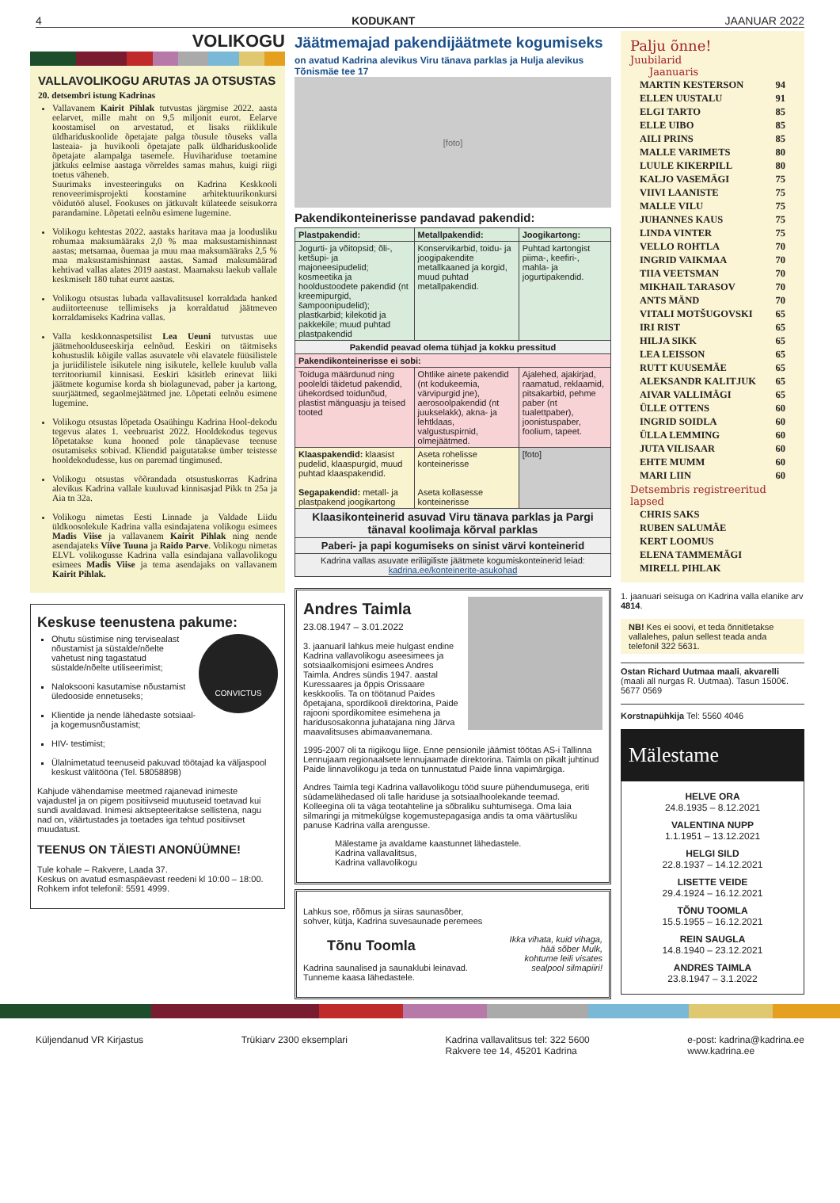4 KODUKANT JAANUAR 2022
VOLIKOGU
VALLAVOLIKOGU ARUTAS JA OTSUSTAS
20. detsembri istung Kadrinas
Vallavanem Kairit Pihlak tutvustas järgmise 2022. aasta eelarvet, mille maht on 9,5 miljonit eurot. Eelarve koostamisel on arvestatud, et lisaks riiklikule üldhariduskoolide õpetajate palga tõusule tõuseks valla lasteaia- ja huvikooli õpetajate palk üldhariduskoolide õpetajate alampalga tasemele. Huvihariduse toetamine jätkuks eelmise aastaga võrreldes samas mahus, kuigi riigi toetus väheneb.
Suurimaks investeeringuks on Kadrina Keskkooli renoveerimisprojekti koostamine arhitektuurikonkursi võidutöö alusel. Fookuses on jätkuvalt külateede seisukorra parandamine. Lõpetati eelnõu esimene lugemine.
Volikogu kehtestas 2022. aastaks haritava maa ja loodusliku rohumaa maksumääraks 2,0 % maa maksustamishinnast aastas; metsamaa, õuemaa ja muu maa maksumääraks 2,5 % maa maksustamishinnast aastas. Samad maksumäärad kehtivad vallas alates 2019 aastast. Maamaksu laekub vallale keskmiselt 180 tuhat eurot aastas.
Volikogu otsustas lubada vallavalitsusel korraldada hanked audiitorteenuse tellimiseks ja korraldatud jäätmeveo korraldamiseks Kadrina vallas.
Valla keskkonnaspetsilist Lea Ueuni tutvustas uue jäätmehoolduseeskirja eelnõud. Eeskiri on täitmiseks kohustuslik kõigile vallas asuvatele või elavatele füüsilistele ja juriidilistele isikutele ning isikutele, kellele kuulub valla territooriumil kinnisasi. Eeskiri käsitleb erinevat liiki jäätmete kogumise korda sh biolagunevad, paber ja kartong, suurjäätmed, segaolmejäätmed jne. Lõpetati eelnõu esimene lugemine.
Volikogu otsustas lõpetada Osaühingu Kadrina Hool-dekodu tegevus alates 1. veebruarist 2022. Hooldekodus tegevus lõpetatakse kuna hooned pole tänapäevase teenuse osutamiseks sobivad. Kliendid paigutatakse ümber teistesse hooldekodudesse, kus on paremad tingimused.
Volikogu otsustas võõrandada otsustuskorras Kadrina alevikus Kadrina vallale kuuluvad kinnisasjad Pikk tn 25a ja Aia tn 32a.
Volikogu nimetas Eesti Linnade ja Valdade Liidu üldkoosolekule Kadrina valla esindajatena volikogu esimees Madis Viise ja vallavanem Kairit Pihlak ning nende asendajateks Viive Tuuna ja Raido Parve. Volikogu nimetas ELVL volikogusse Kadrina valla esindajana vallavolikogu esimees Madis Viise ja tema asendajaks on vallavanem Kairit Pihlak.
Keskuse teenustena pakume:
CONVICTUS
Ohutu süstimise ning tervisealast nõustamist ja süstalde/nõelte vahetust ning tagastatud süstalde/nõelte utiliseerimist;
Naloksooni kasutamise nõustamist üledooside ennetuseks;
Klientide ja nende lähedaste sotsiaal- ja kogemusnõustamist;
HIV- testimist;
Ülalnimetatud teenuseid pakuvad töötajad ka väljaspool keskust välitööna (Tel. 58058898)
Kahjude vähendamise meetmed rajanevad inimeste vajadustel ja on pigem positiivseid muutuseid toetavad kui sundi avaldavad. Inimesi aktsepteeritakse sellistena, nagu nad on, väärtustades ja toetades iga tehtud positiivset muudatust.
TEENUS ON TÄIESTI ANONÜÜMNE!
Tule kohale – Rakvere, Laada 37.
Keskus on avatud esmaspäevast reedeni kl 10:00 – 18:00.
Rohkem infot telefonil: 5591 4999.
Jäätmemajad pakendijäätmete kogumiseks
on avatud Kadrina alevikus Viru tänava parklas ja Hulja alevikus Tõnismäe tee 17
[foto]
Pakendikonteinerisse pandavad pakendid:
| Plastpakendid: | Metallpakendid: | Joogikartong: |
| --- | --- | --- |
| Jogurti- ja võitopsid; õli-, ketšupi- ja majoneesipudelid; kosmeetika ja hooldustoodete pakendid (nt kreemipurgid, šampoonipudelid); plastkarbid; kilekotid ja pakkekile; muud puhtad plastpakendid | Konservikarbid, toidu- ja joogipakendite metallkaaned ja korgid, muud puhtad metallpakendid. | Puhtad kartongist piima-, keefiri-, mahla- ja jogurtipakendid. |
| Pakendid peavad olema tühjad ja kokku pressitud | | |
| Pakendikonteinerisse ei sobi: | | |
| Toiduga määrdunud ning pooleldi täidetud pakendid, ühekordsed toidunõud, plastist mänguasju ja teised tooted | Ohtlike ainete pakendid (nt kodukeemia, värvipurgid jne), aerosoolpakendid (nt juukselakk), akna- ja lehtklaas, valgustuspirnid, olmejäätmed. | Ajalehed, ajakirjad, raamatud, reklaamid, pitsakarbid, pehme paber (nt tualettpaber), joonistuspaber, foolium, tapeet. |
| Klaaspakendid: klaasist pudelid, klaaspurgid, muud puhtad klaaspakendid. Segapakendid: metall- ja plastpakend joogikartong | Aseta rohelisse konteinerisse Aseta kollasesse konteinerisse | [foto] |
| Klaasikonteinerid asuvad Viru tänava parklas ja Pargi tänaval koolimaja kõrval parklas | | |
| Paberi- ja papi kogumiseks on sinist värvi konteinerid | | |
| Kadrina vallas asuvate eriliigiliste jäätmete kogumiskonteinerid leiad: kadrina.ee/konteinerite-asukohad | | |
Andres Taimla
23.08.1947 – 3.01.2022
3. jaanuaril lahkus meie hulgast endine Kadrina vallavolikogu aseesimees ja sotsiaalkomisjoni esimees Andres Taimla. Andres sündis 1947. aastal Kuressaares ja õppis Orissaare keskkoolis. Ta on töötanud Paides õpetajana, spordikooli direktorina, Paide rajooni spordikomitee esimehena ja haridusosakonna juhatajana ning Järva maavalitsuses abimaavanemana.
1995-2007 oli ta riigikogu liige. Enne pensionile jäämist töötas AS-i Tallinna Lennujaam regionaalsete lennujaamade direktorina. Taimla on pikalt juhtinud Paide linnavolikogu ja teda on tunnustatud Paide linna vapimärgiga.
Andres Taimla tegi Kadrina vallavolikogu tööd suure pühendumusega, eriti südamelähedased oli talle hariduse ja sotsiaalhoolekande teemad. Kolleegina oli ta väga teotahteline ja sõbraliku suhtumisega. Oma laia silmaringi ja mitmekülgse kogemustepagasiga andis ta oma väärtusliku panuse Kadrina valla arengusse.
Mälestame ja avaldame kaastunnet lähedastele.
Kadrina vallavalitsus,
Kadrina vallavolikogu
Lahkus soe, rõõmus ja siiras saunasõber,
sohver, kütja, Kadrina suvesaunade peremees
Tõnu Toomla
Kadrina saunalised ja saunaklubi leinavad.
Tunneme kaasa lähedastele.
Ikka vihata, kuid vihaga,
hää sõber Mulk,
kohtume leili visates
sealpool silmapiiri!
Palju õnne!
Juubilarid
Jaanuaris
MARTIN KESTERSON 94
ELLEN UUSTALU 91
ELGI TARTO 85
ELLE UIBO 85
AILI PRINS 85
MALLE VARIMETS 80
LUULE KIKERPILL 80
KALJO VASEMÄGI 75
VIIVI LAANISTE 75
MALLE VILU 75
JUHANNES KAUS 75
LINDA VINTER 75
VELLO ROHTLA 70
INGRID VAIKMAA 70
TIIA VEETSMAN 70
MIKHAIL TARASOV 70
ANTS MÄND 70
VITALI MOTŠUGOVSKI 65
IRI RIST 65
HILJA SIKK 65
LEA LEISSON 65
RUTT KUUSEMÄE 65
ALEKSANDR KALITJUK 65
AIVAR VALLIMÄGI 65
ÜLLE OTTENS 60
INGRID SOIDLA 60
ÜLLA LEMMING 60
JUTA VILISAAR 60
EHTE MUMM 60
MARI LIIN 60
Detsembris registreeritud lapsed
CHRIS SAKS
RUBEN SALUMÄE
KERT LOOMUS
ELENA TAMMEMÄGI
MIRELL PIHLAK
1. jaanuari seisuga on Kadrina valla elanike arv 4814.
NB! Kes ei soovi, et teda õnnitletakse vallalehes, palun sellest teada anda telefonil 322 5631.
Ostan Richard Uutmaa maali, akvarelli (maali all nurgas R. Uutmaa). Tasun 1500€. 5677 0569
Korstnapühkija Tel: 5560 4046
Mälestame
HELVE ORA
24.8.1935 – 8.12.2021
VALENTINA NUPP
1.1.1951 – 13.12.2021
HELGI SILD
22.8.1937 – 14.12.2021
LISETTE VEIDE
29.4.1924 – 16.12.2021
TÕNU TOOMLA
15.5.1955 – 16.12.2021
REIN SAUGLA
14.8.1940 – 23.12.2021
ANDRES TAIMLA
23.8.1947 – 3.1.2022
Küljendanud VR Kirjastus Trükiarv 2300 eksemplari Kadrina vallavalitsus tel: 322 5600
Rakvere tee 14, 45201 Kadrina e-post: kadrina@kadrina.ee
www.kadrina.ee